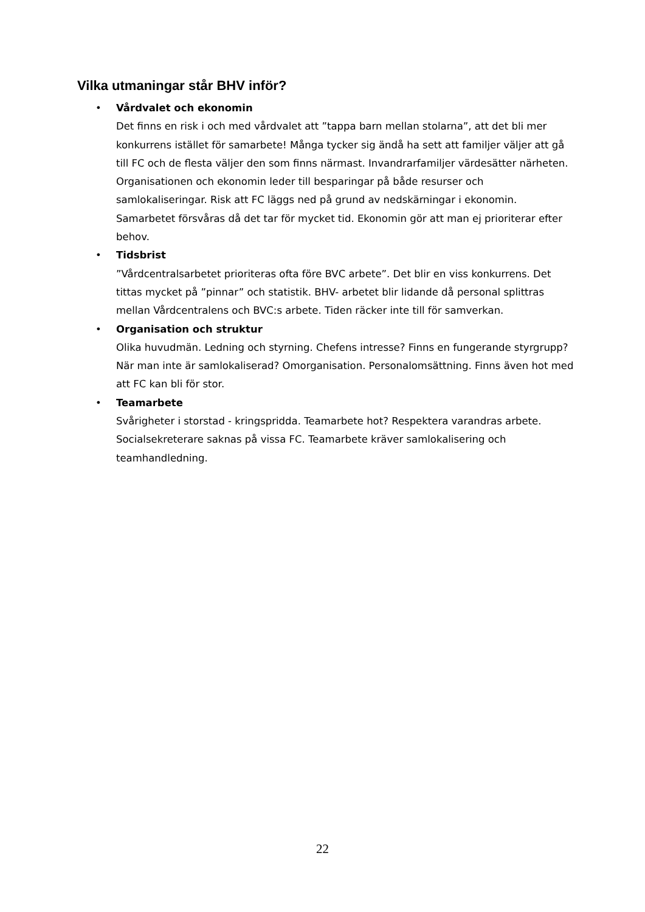Vilka utmaningar står BHV inför?
•
Vårdvalet och ekonomin
Det finns en risk i och med vårdvalet att ”tappa barn mellan stolarna”, att det bli mer konkurrens istället för samarbete! Många tycker sig ändå ha sett att familjer väljer att gå till FC och de flesta väljer den som finns närmast. Invandrarfamiljer värdesätter närheten. Organisationen och ekonomin leder till besparingar på både resurser och samlokaliseringar. Risk att FC läggs ned på grund av nedskärningar i ekonomin. Samarbetet försvåras då det tar för mycket tid. Ekonomin gör att man ej prioriterar efter behov.
•
Tidsbrist
”Vårdcentralsarbetet prioriteras ofta före BVC arbete”. Det blir en viss konkurrens. Det tittas mycket på ”pinnar” och statistik. BHV- arbetet blir lidande då personal splittras mellan Vårdcentralens och BVC:s arbete. Tiden räcker inte till för samverkan.
•
Organisation och struktur
Olika huvudmän. Ledning och styrning. Chefens intresse? Finns en fungerande styrgrupp? När man inte är samlokaliserad? Omorganisation. Personalomsättning. Finns även hot med att FC kan bli för stor.
•
Teamarbete
Svårigheter i storstad - kringspridda. Teamarbete hot? Respektera varandras arbete. Socialsekreterare saknas på vissa FC. Teamarbete kräver samlokalisering och teamhandledning.
22